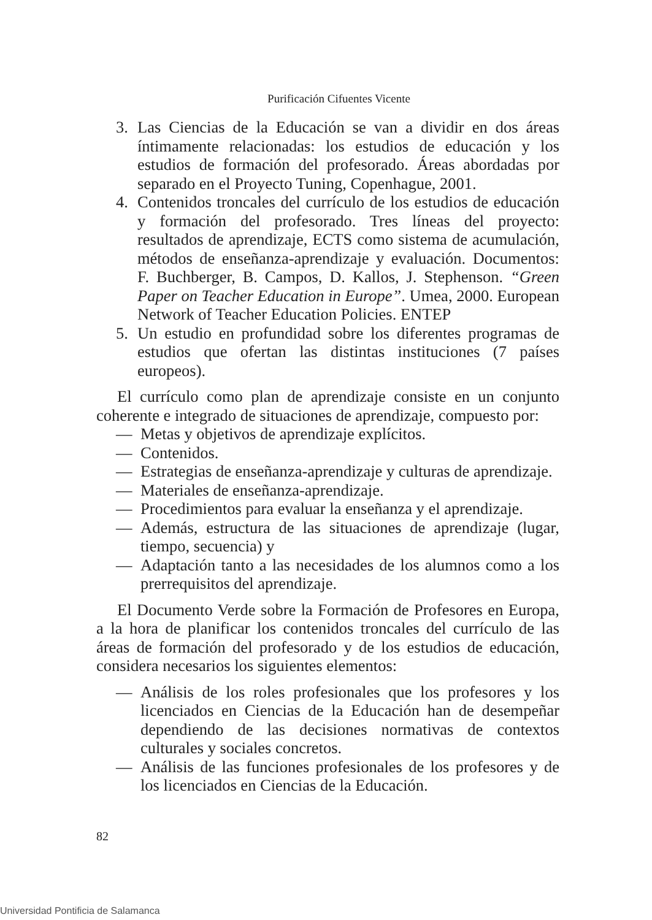Purificación Cifuentes Vicente
3. Las Ciencias de la Educación se van a dividir en dos áreas íntimamente relacionadas: los estudios de educación y los estudios de formación del profesorado. Áreas abordadas por separado en el Proyecto Tuning, Copenhague, 2001.
4. Contenidos troncales del currículo de los estudios de educación y formación del profesorado. Tres líneas del proyecto: resultados de aprendizaje, ECTS como sistema de acumulación, métodos de enseñanza-aprendizaje y evaluación. Documentos: F. Buchberger, B. Campos, D. Kallos, J. Stephenson. “Green Paper on Teacher Education in Europe”. Umea, 2000. European Network of Teacher Education Policies. ENTEP
5. Un estudio en profundidad sobre los diferentes programas de estudios que ofertan las distintas instituciones (7 países europeos).
El currículo como plan de aprendizaje consiste en un conjunto coherente e integrado de situaciones de aprendizaje, compuesto por:
— Metas y objetivos de aprendizaje explícitos.
— Contenidos.
— Estrategias de enseñanza-aprendizaje y culturas de aprendizaje.
— Materiales de enseñanza-aprendizaje.
— Procedimientos para evaluar la enseñanza y el aprendizaje.
— Además, estructura de las situaciones de aprendizaje (lugar, tiempo, secuencia) y
— Adaptación tanto a las necesidades de los alumnos como a los prerrequisitos del aprendizaje.
El Documento Verde sobre la Formación de Profesores en Europa, a la hora de planificar los contenidos troncales del currículo de las áreas de formación del profesorado y de los estudios de educación, considera necesarios los siguientes elementos:
— Análisis de los roles profesionales que los profesores y los licenciados en Ciencias de la Educación han de desempeñar dependiendo de las decisiones normativas de contextos culturales y sociales concretos.
— Análisis de las funciones profesionales de los profesores y de los licenciados en Ciencias de la Educación.
82
Universidad Pontificia de Salamanca